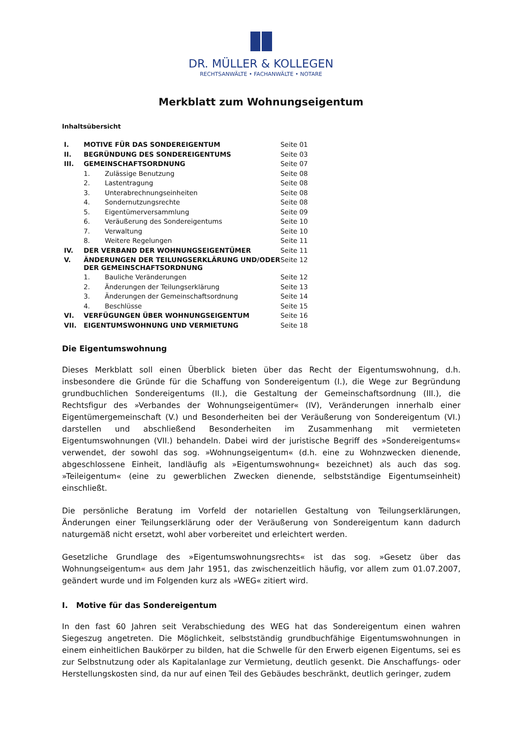DR. MÜLLER & KOLLEGEN
RECHTSANWÄLTE • FACHANWÄLTE • NOTARE
Merkblatt zum Wohnungseigentum
Inhaltsübersicht
| I. | MOTIVE FÜR DAS SONDEREIGENTUM | Seite 01 |
| II. | BEGRÜNDUNG DES SONDEREIGENTUMS | Seite 03 |
| III. | GEMEINSCHAFTSORDNUNG | Seite 07 |
| | 1. Zulässige Benutzung | Seite 08 |
| | 2. Lastentragung | Seite 08 |
| | 3. Unterabrechnungseinheiten | Seite 08 |
| | 4. Sondernutzungsrechte | Seite 08 |
| | 5. Eigentümerversammlung | Seite 09 |
| | 6. Veräußerung des Sondereigentums | Seite 10 |
| | 7. Verwaltung | Seite 10 |
| | 8. Weitere Regelungen | Seite 11 |
| IV. | DER VERBAND DER WOHNUNGSEIGENTÜMER | Seite 11 |
| V. | ÄNDERUNGEN DER TEILUNGSERKLÄRUNG UND/ODER DER GEMEINSCHAFTSORDNUNG | Seite 12 |
| | 1. Bauliche Veränderungen | Seite 12 |
| | 2. Änderungen der Teilungserklärung | Seite 13 |
| | 3. Änderungen der Gemeinschaftsordnung | Seite 14 |
| | 4. Beschlüsse | Seite 15 |
| VI. | VERFÜGUNGEN ÜBER WOHNUNGSEIGENTUM | Seite 16 |
| VII. | EIGENTUMSWOHNUNG UND VERMIETUNG | Seite 18 |
Die Eigentumswohnung
Dieses Merkblatt soll einen Überblick bieten über das Recht der Eigentumswohnung, d.h. insbesondere die Gründe für die Schaffung von Sondereigentum (I.), die Wege zur Begründung grundbuchlichen Sondereigentums (II.), die Gestaltung der Gemeinschaftsordnung (III.), die Rechtsfigur des »Verbandes der Wohnungseigentümer« (IV), Veränderungen innerhalb einer Eigentümergemeinschaft (V.) und Besonderheiten bei der Veräußerung von Sondereigentum (VI.) darstellen und abschließend Besonderheiten im Zusammenhang mit vermieteten Eigentumswohnungen (VII.) behandeln. Dabei wird der juristische Begriff des »Sondereigentums« verwendet, der sowohl das sog. »Wohnungseigentum« (d.h. eine zu Wohnzwecken dienende, abgeschlossene Einheit, landläufig als »Eigentumswohnung« bezeichnet) als auch das sog. »Teileigentum« (eine zu gewerblichen Zwecken dienende, selbstständige Eigentumseinheit) einschließt.
Die persönliche Beratung im Vorfeld der notariellen Gestaltung von Teilungserklärungen, Änderungen einer Teilungserklärung oder der Veräußerung von Sondereigentum kann dadurch naturgemäß nicht ersetzt, wohl aber vorbereitet und erleichtert werden.
Gesetzliche Grundlage des »Eigentumswohnungsrechts« ist das sog. »Gesetz über das Wohnungseigentum« aus dem Jahr 1951, das zwischenzeitlich häufig, vor allem zum 01.07.2007, geändert wurde und im Folgenden kurz als »WEG« zitiert wird.
I. Motive für das Sondereigentum
In den fast 60 Jahren seit Verabschiedung des WEG hat das Sondereigentum einen wahren Siegeszug angetreten. Die Möglichkeit, selbstständig grundbuchfähige Eigentumswohnungen in einem einheitlichen Baukörper zu bilden, hat die Schwelle für den Erwerb eigenen Eigentums, sei es zur Selbstnutzung oder als Kapitalanlage zur Vermietung, deutlich gesenkt. Die Anschaffungs- oder Herstellungskosten sind, da nur auf einen Teil des Gebäudes beschränkt, deutlich geringer, zudem